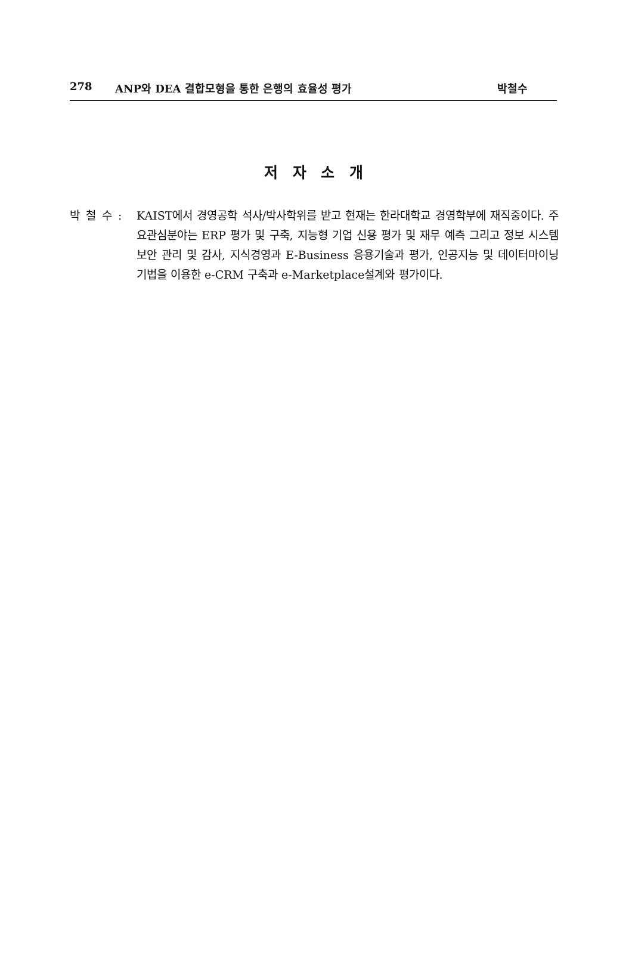278 ANP와 DEA 결합모형을 통한 은행의 효율성 평가 박철수
저 자 소 개
박 철 수 :
KAIST에서 경영공학 석사/박사학위를 받고 현재는 한라대학교 경영학부에 재직중이다. 주요관심분야는 ERP 평가 및 구축, 지능형 기업 신용 평가 및 재무 예측 그리고 정보 시스템 보안 관리 및 감사, 지식경영과 E-Business 응용기술과 평가, 인공지능 및 데이터마이닝 기법을 이용한 e-CRM 구축과 e-Marketplace설계와 평가이다.